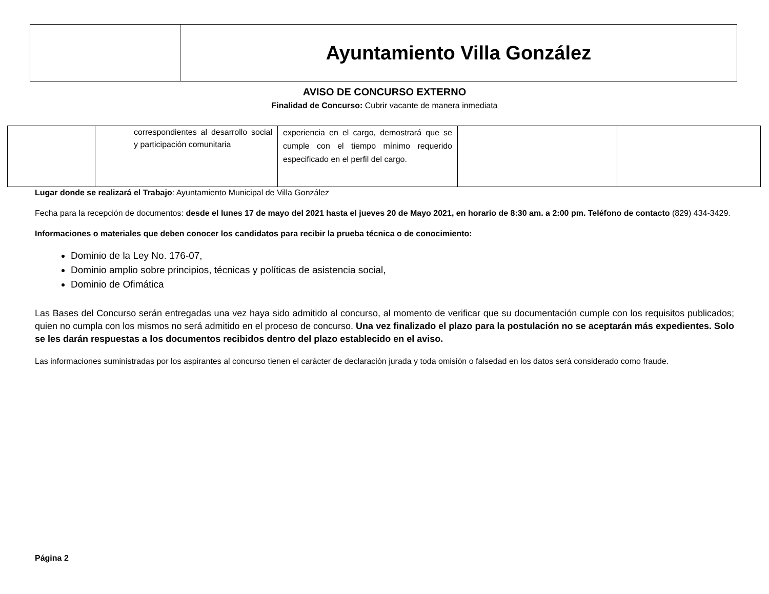| | Ayuntamiento Villa González |
AVISO DE CONCURSO EXTERNO
Finalidad de Concurso: Cubrir vacante de manera inmediata
| | correspondientes al desarrollo social y participación comunitaria | experiencia en el cargo, demostrará que se cumple con el tiempo mínimo requerido especificado en el perfil del cargo. | | |
Lugar donde se realizará el Trabajo: Ayuntamiento Municipal de Villa González
Fecha para la recepción de documentos: desde el lunes 17 de mayo del 2021 hasta el jueves 20 de Mayo 2021, en horario de 8:30 am. a 2:00 pm. Teléfono de contacto (829) 434-3429.
Informaciones o materiales que deben conocer los candidatos para recibir la prueba técnica o de conocimiento:
Dominio de la Ley No. 176-07,
Dominio amplio sobre principios, técnicas y políticas de asistencia social,
Dominio de Ofimática
Las Bases del Concurso serán entregadas una vez haya sido admitido al concurso, al momento de verificar que su documentación cumple con los requisitos publicados; quien no cumpla con los mismos no será admitido en el proceso de concurso. Una vez finalizado el plazo para la postulación no se aceptarán más expedientes. Solo se les darán respuestas a los documentos recibidos dentro del plazo establecido en el aviso.
Las informaciones suministradas por los aspirantes al concurso tienen el carácter de declaración jurada y toda omisión o falsedad en los datos será considerado como fraude.
Página 2